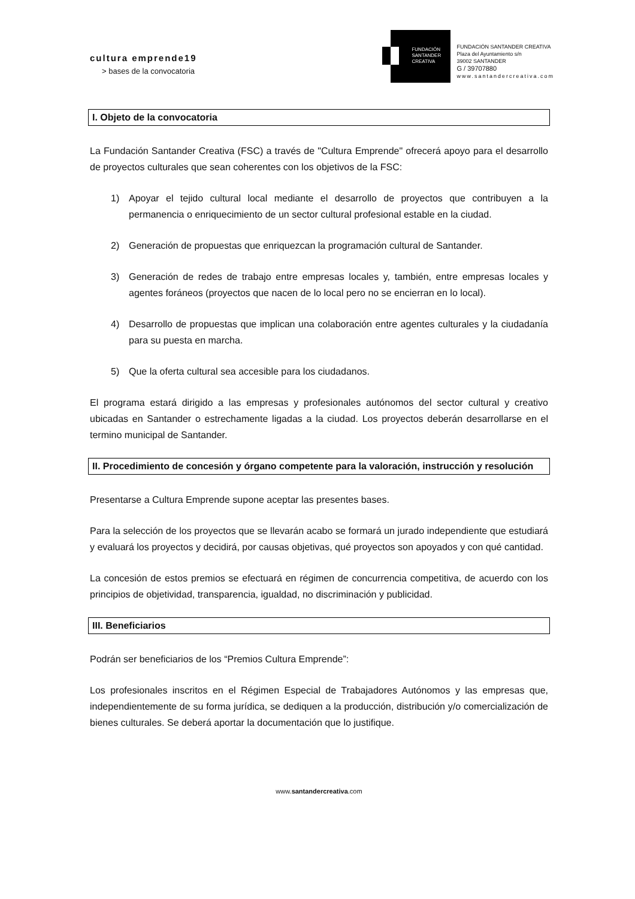cultura emprende19
> bases de la convocatoria
FUNDACIÓN
SANTANDER
CREATIVA
FUNDACIÓN SANTANDER CREATIVA
Plaza del Ayuntamiento s/n
39002 SANTANDER
G / 39707880
www.santandercreativa.com
I. Objeto de la convocatoria
La Fundación Santander Creativa (FSC) a través de "Cultura Emprende" ofrecerá apoyo para el desarrollo de proyectos culturales que sean coherentes con los objetivos de la FSC:
1) Apoyar el tejido cultural local mediante el desarrollo de proyectos que contribuyen a la permanencia o enriquecimiento de un sector cultural profesional estable en la ciudad.
2) Generación de propuestas que enriquezcan la programación cultural de Santander.
3) Generación de redes de trabajo entre empresas locales y, también, entre empresas locales y agentes foráneos (proyectos que nacen de lo local pero no se encierran en lo local).
4) Desarrollo de propuestas que implican una colaboración entre agentes culturales y la ciudadanía para su puesta en marcha.
5) Que la oferta cultural sea accesible para los ciudadanos.
El programa estará dirigido a las empresas y profesionales autónomos del sector cultural y creativo ubicadas en Santander o estrechamente ligadas a la ciudad. Los proyectos deberán desarrollarse en el termino municipal de Santander.
II. Procedimiento de concesión y órgano competente para la valoración, instrucción y resolución
Presentarse a Cultura Emprende supone aceptar las presentes bases.
Para la selección de los proyectos que se llevarán acabo se formará un jurado independiente que estudiará y evaluará los proyectos y decidirá, por causas objetivas, qué proyectos son apoyados y con qué cantidad.
La concesión de estos premios se efectuará en régimen de concurrencia competitiva, de acuerdo con los principios de objetividad, transparencia, igualdad, no discriminación y publicidad.
III. Beneficiarios
Podrán ser beneficiarios de los “Premios Cultura Emprende”:
Los profesionales inscritos en el Régimen Especial de Trabajadores Autónomos y las empresas que, independientemente de su forma jurídica, se dediquen a la producción, distribución y/o comercialización de bienes culturales. Se deberá aportar la documentación que lo justifique.
www.santandercreativa.com